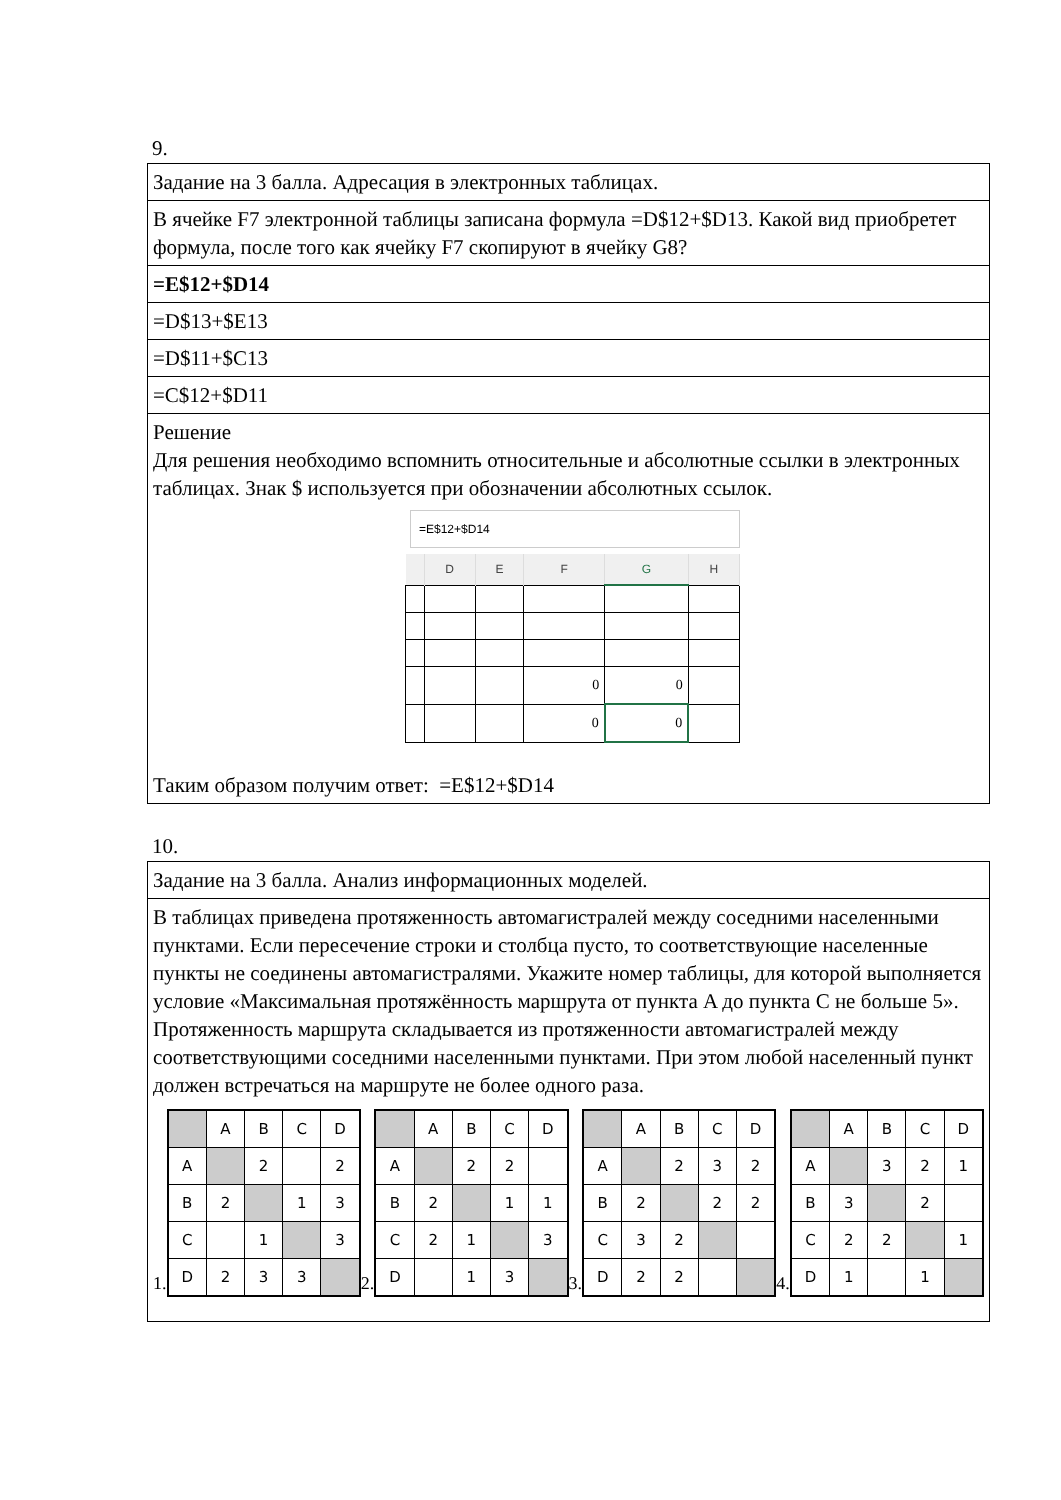9.
| Задание на 3 балла. Адресация в электронных таблицах. |
| В ячейке F7 электронной таблицы записана формула =D$12+$D13. Какой вид приобретет формула, после того как ячейку F7 скопируют в ячейку G8? |
| =E$12+$D14 |
| =D$13+$E13 |
| =D$11+$C13 |
| =C$12+$D11 |
| Решение Для решения необходимо вспомнить относительные и абсолютные ссылки в электронных таблицах. Знак $ используется при обозначении абсолютных ссылок. =E$12+$D14 / / D / E / F / G / H / / --- / --- / --- / --- / --- / --- / / / / / 0 / 0 / / / / / / 0 / 0 / / Таким образом получим ответ: =E$12+$D14 |
10.
| Задание на 3 балла. Анализ информационных моделей. |
| В таблицах приведена протяженность автомагистралей между соседними населенными пунктами. Если пересечение строки и столбца пусто, то соответствующие населенные пункты не соединены автомагистралями. Укажите номер таблицы, для которой выполняется условие «Максимальная протяжённость маршрута от пункта A до пункта C не больше 5». Протяженность маршрута складывается из протяженности автомагистралей между соответствующими соседними населенными пунктами. При этом любой населенный пункт должен встречаться на маршруте не более одного раза. 1. / / A / B / C / D / / A / / 2 / / 2 / / B / 2 / / 1 / 3 / / C / / 1 / / 3 / / D / 2 / 3 / 3 / / 2. / / A / B / C / D / / A / / 2 / 2 / / / B / 2 / / 1 / 1 / / C / 2 / 1 / / 3 / / D / / 1 / 3 / / 3. / / A / B / C / D / / A / / 2 / 3 / 2 / / B / 2 / / 2 / 2 / / C / 3 / 2 / / / / D / 2 / 2 / / / 4. / / A / B / C / D / / A / / 3 / 2 / 1 / / B / 3 / / 2 / / / C / 2 / 2 / / 1 / / D / 1 / / 1 / / |